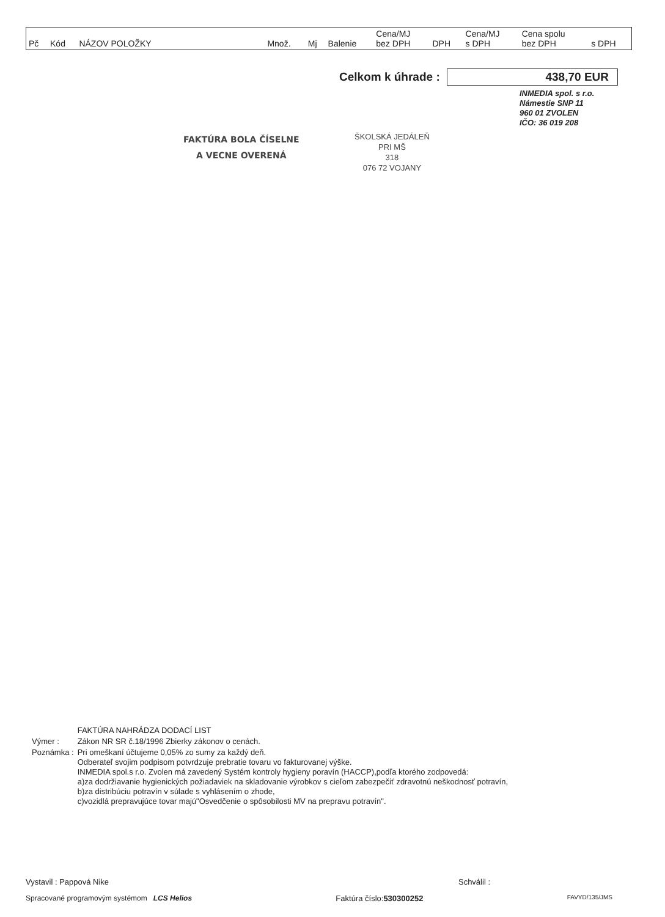| Pč | Kód | NÁZOV POLOŽKY | Množ. | Mj | Balenie | Cena/MJ bez DPH | DPH | Cena/MJ s DPH | Cena spolu bez DPH | s DPH |
| --- | --- | --- | --- | --- | --- | --- | --- | --- | --- | --- |
Celkom k úhrade : 438,70 EUR
INMEDIA spol. s r.o.
Námestie SNP 11
960 01 ZVOLEN
IČO: 36 019 208
FAKTÚRA BOLA ČÍSELNE
A VECNE OVERENÁ
ŠKOLSKÁ JEDÁLEŇ
PRI MŠ
318
076 72 VOJANY
| | FAKTÚRA NAHRÁDZA DODACÍ LIST |
| Výmer : | Zákon NR SR č.18/1996 Zbierky zákonov o cenách. |
| Poznámka : | Pri omeškaní účtujeme 0,05% zo sumy za každý deň. Odberateľ svojim podpisom potvrdzuje prebratie tovaru vo fakturovanej výške. INMEDIA spol.s r.o. Zvolen má zavedený Systém kontroly hygieny poravín (HACCP),podľa ktorého zodpovedá: a)za dodržiavanie hygienických požiadaviek na skladovanie výrobkov s cieľom zabezpečiť zdravotnú neškodnosť potravín, b)za distribúciu potravín v súlade s vyhlásením o zhode, c)vozidlá prepravujúce tovar majú"Osvedčenie o spôsobilosti MV na prepravu potravín". |
Vystavil : Pappová Nike Schválil :
Spracované programovým systémom LCS Helios Faktúra číslo:530300252 FAVYD/135/JMS